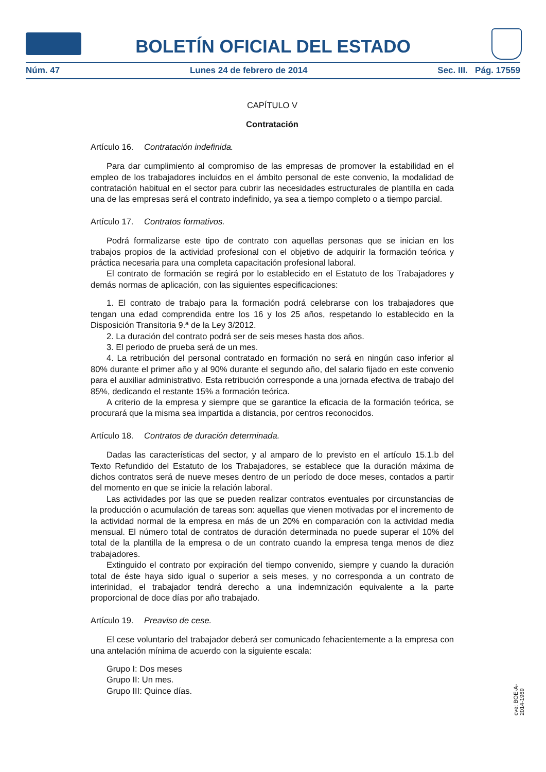BOLETÍN OFICIAL DEL ESTADO
Núm. 47 Lunes 24 de febrero de 2014 Sec. III. Pág. 17559
CAPÍTULO V
Contratación
Artículo 16. Contratación indefinida.
Para dar cumplimiento al compromiso de las empresas de promover la estabilidad en el empleo de los trabajadores incluidos en el ámbito personal de este convenio, la modalidad de contratación habitual en el sector para cubrir las necesidades estructurales de plantilla en cada una de las empresas será el contrato indefinido, ya sea a tiempo completo o a tiempo parcial.
Artículo 17. Contratos formativos.
Podrá formalizarse este tipo de contrato con aquellas personas que se inician en los trabajos propios de la actividad profesional con el objetivo de adquirir la formación teórica y práctica necesaria para una completa capacitación profesional laboral.
El contrato de formación se regirá por lo establecido en el Estatuto de los Trabajadores y demás normas de aplicación, con las siguientes especificaciones:
1. El contrato de trabajo para la formación podrá celebrarse con los trabajadores que tengan una edad comprendida entre los 16 y los 25 años, respetando lo establecido en la Disposición Transitoria 9.ª de la Ley 3/2012.
2. La duración del contrato podrá ser de seis meses hasta dos años.
3. El periodo de prueba será de un mes.
4. La retribución del personal contratado en formación no será en ningún caso inferior al 80% durante el primer año y al 90% durante el segundo año, del salario fijado en este convenio para el auxiliar administrativo. Esta retribución corresponde a una jornada efectiva de trabajo del 85%, dedicando el restante 15% a formación teórica.
A criterio de la empresa y siempre que se garantice la eficacia de la formación teórica, se procurará que la misma sea impartida a distancia, por centros reconocidos.
Artículo 18. Contratos de duración determinada.
Dadas las características del sector, y al amparo de lo previsto en el artículo 15.1.b del Texto Refundido del Estatuto de los Trabajadores, se establece que la duración máxima de dichos contratos será de nueve meses dentro de un período de doce meses, contados a partir del momento en que se inicie la relación laboral.
Las actividades por las que se pueden realizar contratos eventuales por circunstancias de la producción o acumulación de tareas son: aquellas que vienen motivadas por el incremento de la actividad normal de la empresa en más de un 20% en comparación con la actividad media mensual. El número total de contratos de duración determinada no puede superar el 10% del total de la plantilla de la empresa o de un contrato cuando la empresa tenga menos de diez trabajadores.
Extinguido el contrato por expiración del tiempo convenido, siempre y cuando la duración total de éste haya sido igual o superior a seis meses, y no corresponda a un contrato de interinidad, el trabajador tendrá derecho a una indemnización equivalente a la parte proporcional de doce días por año trabajado.
Artículo 19. Preaviso de cese.
El cese voluntario del trabajador deberá ser comunicado fehacientemente a la empresa con una antelación mínima de acuerdo con la siguiente escala:
Grupo I: Dos meses
Grupo II: Un mes.
Grupo III: Quince días.
cve: BOE-A-2014-1969